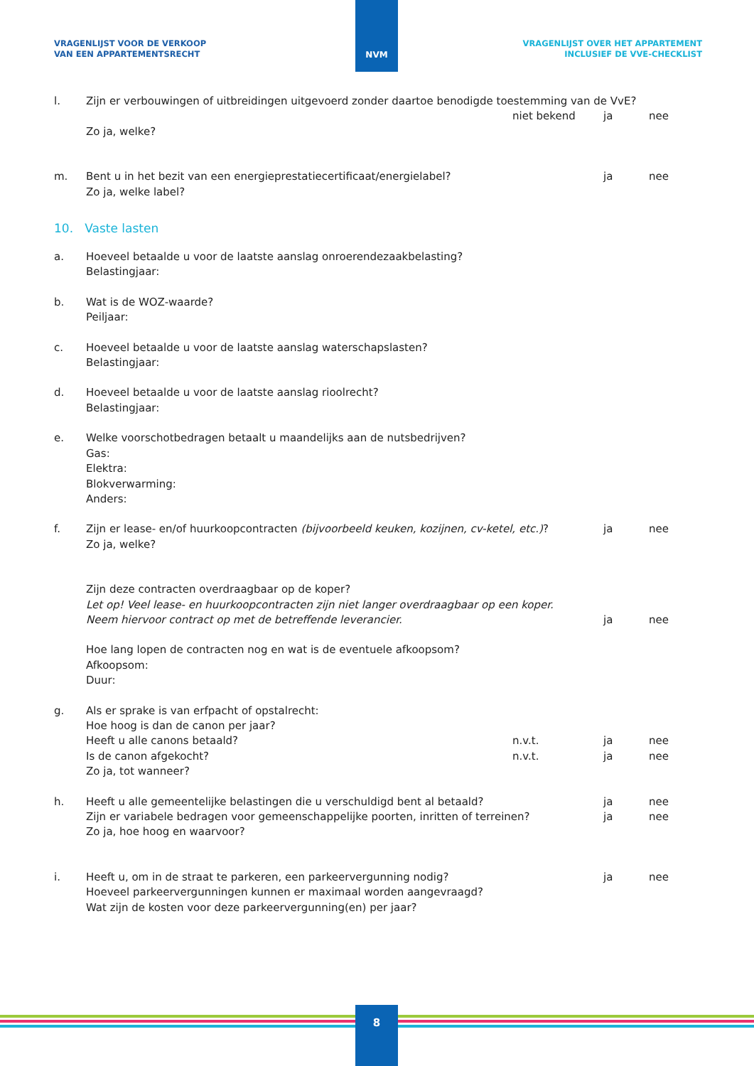VRAGENLIJST VOOR DE VERKOOP
VAN EEN APPARTEMENTSRECHT
VRAGENLIJST OVER HET APPARTEMENT
INCLUSIEF DE VVE-CHECKLIST
NVM
l.
Zijn er verbouwingen of uitbreidingen uitgevoerd zonder daartoe benodigde toestemming van de VvE?
niet bekend
ja
nee
Zo ja, welke?
m.
Bent u in het bezit van een energieprestatiecertificaat/energielabel?
ja
nee
Zo ja, welke label?
10. Vaste lasten
a.
Hoeveel betaalde u voor de laatste aanslag onroerendezaakbelasting?
Belastingjaar:
b.
Wat is de WOZ-waarde?
Peiljaar:
c.
Hoeveel betaalde u voor de laatste aanslag waterschapslasten?
Belastingjaar:
d.
Hoeveel betaalde u voor de laatste aanslag rioolrecht?
Belastingjaar:
e.
Welke voorschotbedragen betaalt u maandelijks aan de nutsbedrijven?
Gas:
Elektra:
Blokverwarming:
Anders:
f.
Zijn er lease- en/of huurkoopcontracten (bijvoorbeeld keuken, kozijnen, cv-ketel, etc.)?
ja
nee
Zo ja, welke?
Zijn deze contracten overdraagbaar op de koper?
Let op! Veel lease- en huurkoopcontracten zijn niet langer overdraagbaar op een koper.
Neem hiervoor contract op met de betreffende leverancier.
ja
nee
Hoe lang lopen de contracten nog en wat is de eventuele afkoopsom?
Afkoopsom:
Duur:
g.
Als er sprake is van erfpacht of opstalrecht:
Hoe hoog is dan de canon per jaar?
Heeft u alle canons betaald?
n.v.t.
ja
nee
Is de canon afgekocht?
n.v.t.
ja
nee
Zo ja, tot wanneer?
h.
Heeft u alle gemeentelijke belastingen die u verschuldigd bent al betaald?
ja
nee
Zijn er variabele bedragen voor gemeenschappelijke poorten, inritten of terreinen?
ja
nee
Zo ja, hoe hoog en waarvoor?
i.
Heeft u, om in de straat te parkeren, een parkeervergunning nodig?
ja
nee
Hoeveel parkeervergunningen kunnen er maximaal worden aangevraagd?
Wat zijn de kosten voor deze parkeervergunning(en) per jaar?
8